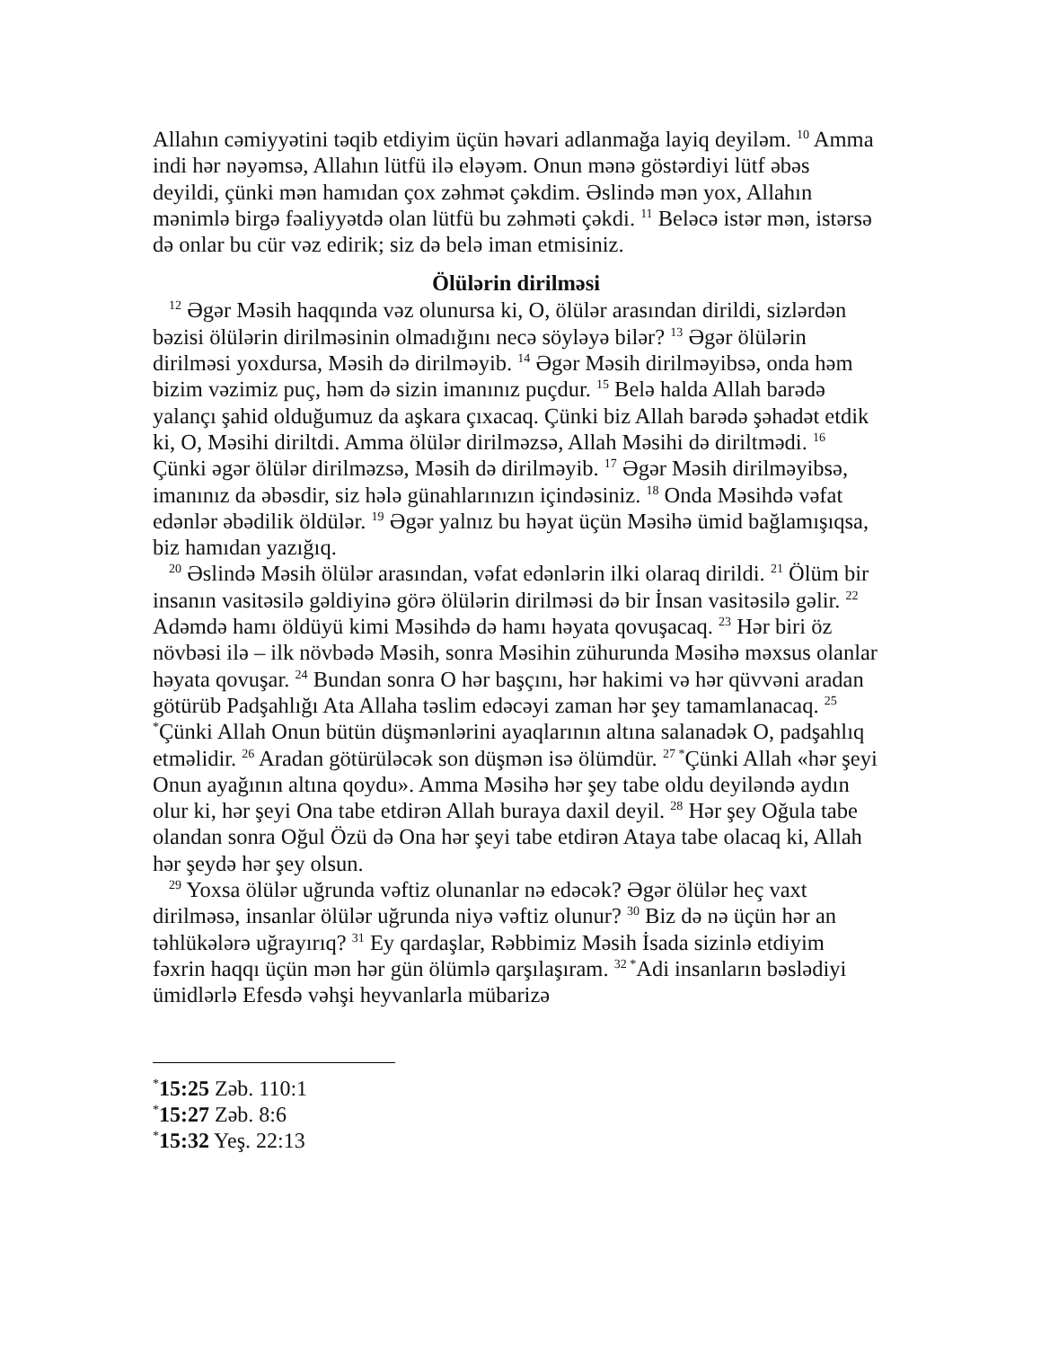Allahın cəmiyyətini təqib etdiyim üçün həvari adlanmağa layiq deyiləm. <sup>10</sup> Amma indi hər nəyəmsə, Allahın lütfü ilə eləyəm. Onun mənə göstərdiyi lütf əbəs deyildi, çünki mən hamıdan çox zəhmət çəkdim. Əslində mən yox, Allahın mənimlə birgə fəaliyyətdə olan lütfü bu zəhməti çəkdi. <sup>11</sup> Beləcə istər mən, istərsə də onlar bu cür vəz edirik; siz də belə iman etmisiniz.
Ölülərin dirilməsi
<sup>12</sup> Əgər Məsih haqqında vəz olunursa ki, O, ölülər arasından dirildi, sizlərdən bəzisi ölülərin dirilməsinin olmadığını necə söyləyə bilər? <sup>13</sup> Əgər ölülərin dirilməsi yoxdursa, Məsih də dirilməyib. <sup>14</sup> Əgər Məsih dirilməyibsə, onda həm bizim vəzimiz puç, həm də sizin imanınız puçdur. <sup>15</sup> Belə halda Allah barədə yalançı şahid olduğumuz da aşkara çıxacaq. Çünki biz Allah barədə şəhadət etdik ki, O, Məsihi diriltdi. Amma ölülər dirilməzsə, Allah Məsihi də diriltmədi. <sup>16</sup> Çünki əgər ölülər dirilməzsə, Məsih də dirilməyib. <sup>17</sup> Əgər Məsih dirilməyibsə, imanınız da əbəsdir, siz hələ günahlarınızın içindəsiniz. <sup>18</sup> Onda Məsihdə vəfat edənlər əbədilik öldülər. <sup>19</sup> Əgər yalnız bu həyat üçün Məsihə ümid bağlamışıqsa, biz hamıdan yazığıq.
<sup>20</sup> Əslində Məsih ölülər arasından, vəfat edənlərin ilki olaraq dirildi. <sup>21</sup> Ölüm bir insanın vasitəsilə gəldiyinə görə ölülərin dirilməsi də bir İnsan vasitəsilə gəlir. <sup>22</sup> Adəmdə hamı öldüyü kimi Məsihdə də hamı həyata qovuşacaq. <sup>23</sup> Hər biri öz növbəsi ilə – ilk növbədə Məsih, sonra Məsihin zühurunda Məsihə məxsus olanlar həyata qovuşar. <sup>24</sup> Bundan sonra O hər başçını, hər hakimi və hər qüvvəni aradan götürüb Padşahlığı Ata Allaha təslim edəcəyi zaman hər şey tamamlanacaq. <sup>25 *</sup>Çünki Allah Onun bütün düşmənlərini ayaqlarının altına salanadək O, padşahlıq etməlidir. <sup>26</sup> Aradan götürüləcək son düşmən isə ölümdür. <sup>27 *</sup>Çünki Allah «hər şeyi Onun ayağının altına qoydu». Amma Məsihə hər şey tabe oldu deyiləndə aydın olur ki, hər şeyi Ona tabe etdirən Allah buraya daxil deyil. <sup>28</sup> Hər şey Oğula tabe olandan sonra Oğul Özü də Ona hər şeyi tabe etdirən Ataya tabe olacaq ki, Allah hər şeydə hər şey olsun.
<sup>29</sup> Yoxsa ölülər uğrunda vəftiz olunanlar nə edəcək? Əgər ölülər heç vaxt dirilməsə, insanlar ölülər uğrunda niyə vəftiz olunur? <sup>30</sup> Biz də nə üçün hər an təhlükələrə uğrayırıq? <sup>31</sup> Ey qardaşlar, Rəbbimiz Məsih İsada sizinlə etdiyim fəxrin haqqı üçün mən hər gün ölümlə qarşılaşıram. <sup>32 *</sup>Adi insanların bəslədiyi ümidlərlə Efesdə vəhşi heyvanlarla mübarizə
<sup>*</sup> 15:25 Zəb. 110:1
<sup>*</sup> 15:27 Zəb. 8:6
<sup>*</sup> 15:32 Yeş. 22:13